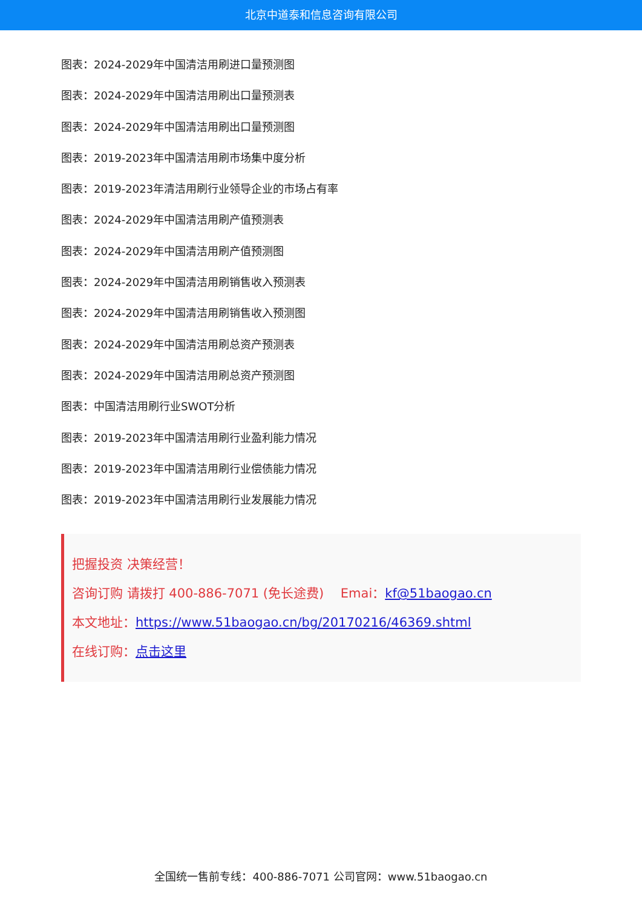北京中道泰和信息咨询有限公司
图表：2024-2029年中国清洁用刷进口量预测图
图表：2024-2029年中国清洁用刷出口量预测表
图表：2024-2029年中国清洁用刷出口量预测图
图表：2019-2023年中国清洁用刷市场集中度分析
图表：2019-2023年清洁用刷行业领导企业的市场占有率
图表：2024-2029年中国清洁用刷产值预测表
图表：2024-2029年中国清洁用刷产值预测图
图表：2024-2029年中国清洁用刷销售收入预测表
图表：2024-2029年中国清洁用刷销售收入预测图
图表：2024-2029年中国清洁用刷总资产预测表
图表：2024-2029年中国清洁用刷总资产预测图
图表：中国清洁用刷行业SWOT分析
图表：2019-2023年中国清洁用刷行业盈利能力情况
图表：2019-2023年中国清洁用刷行业偿债能力情况
图表：2019-2023年中国清洁用刷行业发展能力情况
把握投资 决策经营！
咨询订购 请拨打 400-886-7071 (免长途费)　 Emai：kf@51baogao.cn
本文地址：https://www.51baogao.cn/bg/20170216/46369.shtml
在线订购：点击这里
全国统一售前专线：400-886-7071 公司官网：www.51baogao.cn